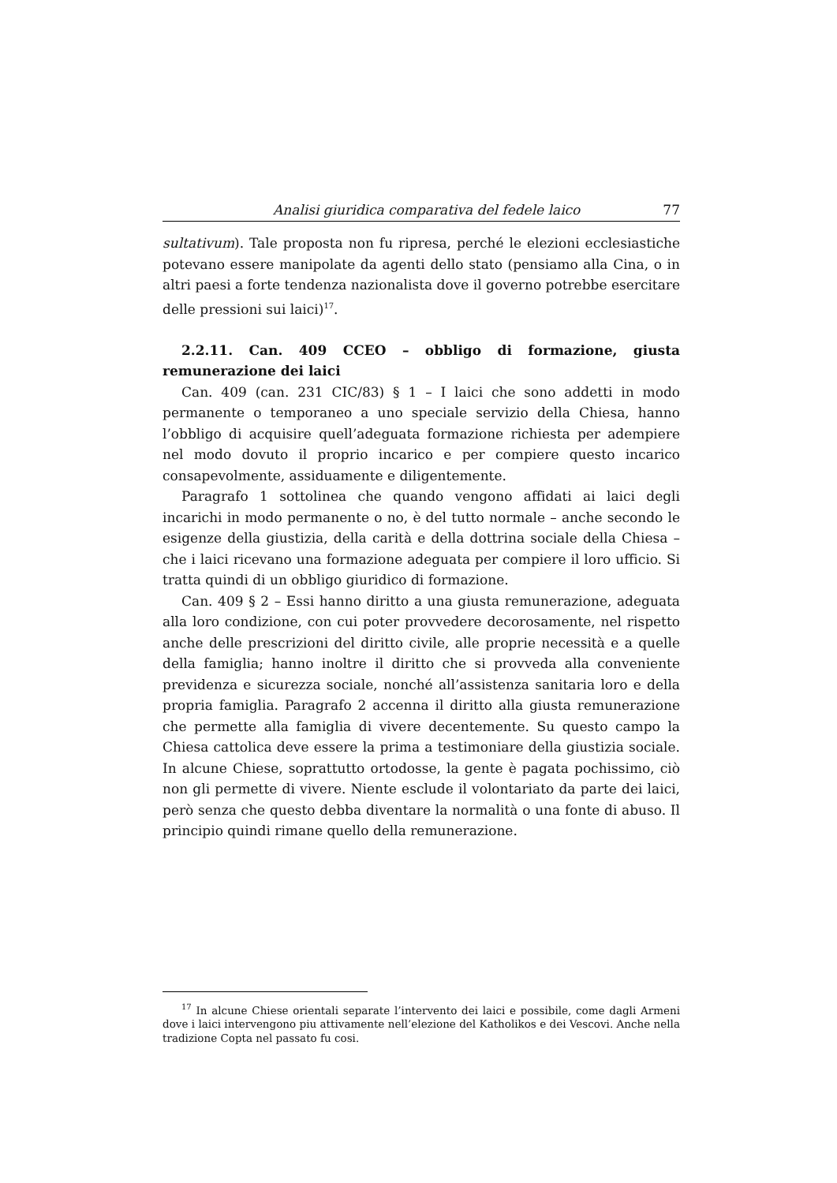Analisi giuridica comparativa del fedele laico 77
sultativum). Tale proposta non fu ripresa, perché le elezioni ecclesiastiche potevano essere manipolate da agenti dello stato (pensiamo alla Cina, o in altri paesi a forte tendenza nazionalista dove il governo potrebbe esercitare delle pressioni sui laici)<sup>17</sup>.
2.2.11. Can. 409 CCEO – obbligo di formazione, giusta remunerazione dei laici
Can. 409 (can. 231 CIC/83) § 1 – I laici che sono addetti in modo permanente o temporaneo a uno speciale servizio della Chiesa, hanno l’obbligo di acquisire quell’adeguata formazione richiesta per adempiere nel modo dovuto il proprio incarico e per compiere questo incarico consapevolmente, assiduamente e diligentemente.
Paragrafo 1 sottolinea che quando vengono affidati ai laici degli incarichi in modo permanente o no, è del tutto normale – anche secondo le esigenze della giustizia, della carità e della dottrina sociale della Chiesa – che i laici ricevano una formazione adeguata per compiere il loro ufficio. Si tratta quindi di un obbligo giuridico di formazione.
Can. 409 § 2 – Essi hanno diritto a una giusta remunerazione, adeguata alla loro condizione, con cui poter provvedere decorosamente, nel rispetto anche delle prescrizioni del diritto civile, alle proprie necessità e a quelle della famiglia; hanno inoltre il diritto che si provveda alla conveniente previdenza e sicurezza sociale, nonché all’assistenza sanitaria loro e della propria famiglia. Paragrafo 2 accenna il diritto alla giusta remunerazione che permette alla famiglia di vivere decentemente. Su questo campo la Chiesa cattolica deve essere la prima a testimoniare della giustizia sociale. In alcune Chiese, soprattutto ortodosse, la gente è pagata pochissimo, ciò non gli permette di vivere. Niente esclude il volontariato da parte dei laici, però senza che questo debba diventare la normalità o una fonte di abuso. Il principio quindi rimane quello della remunerazione.
<sup>17</sup> In alcune Chiese orientali separate l’intervento dei laici e possibile, come dagli Armeni dove i laici intervengono piu attivamente nell’elezione del Katholikos e dei Vescovi. Anche nella tradizione Copta nel passato fu cosi.